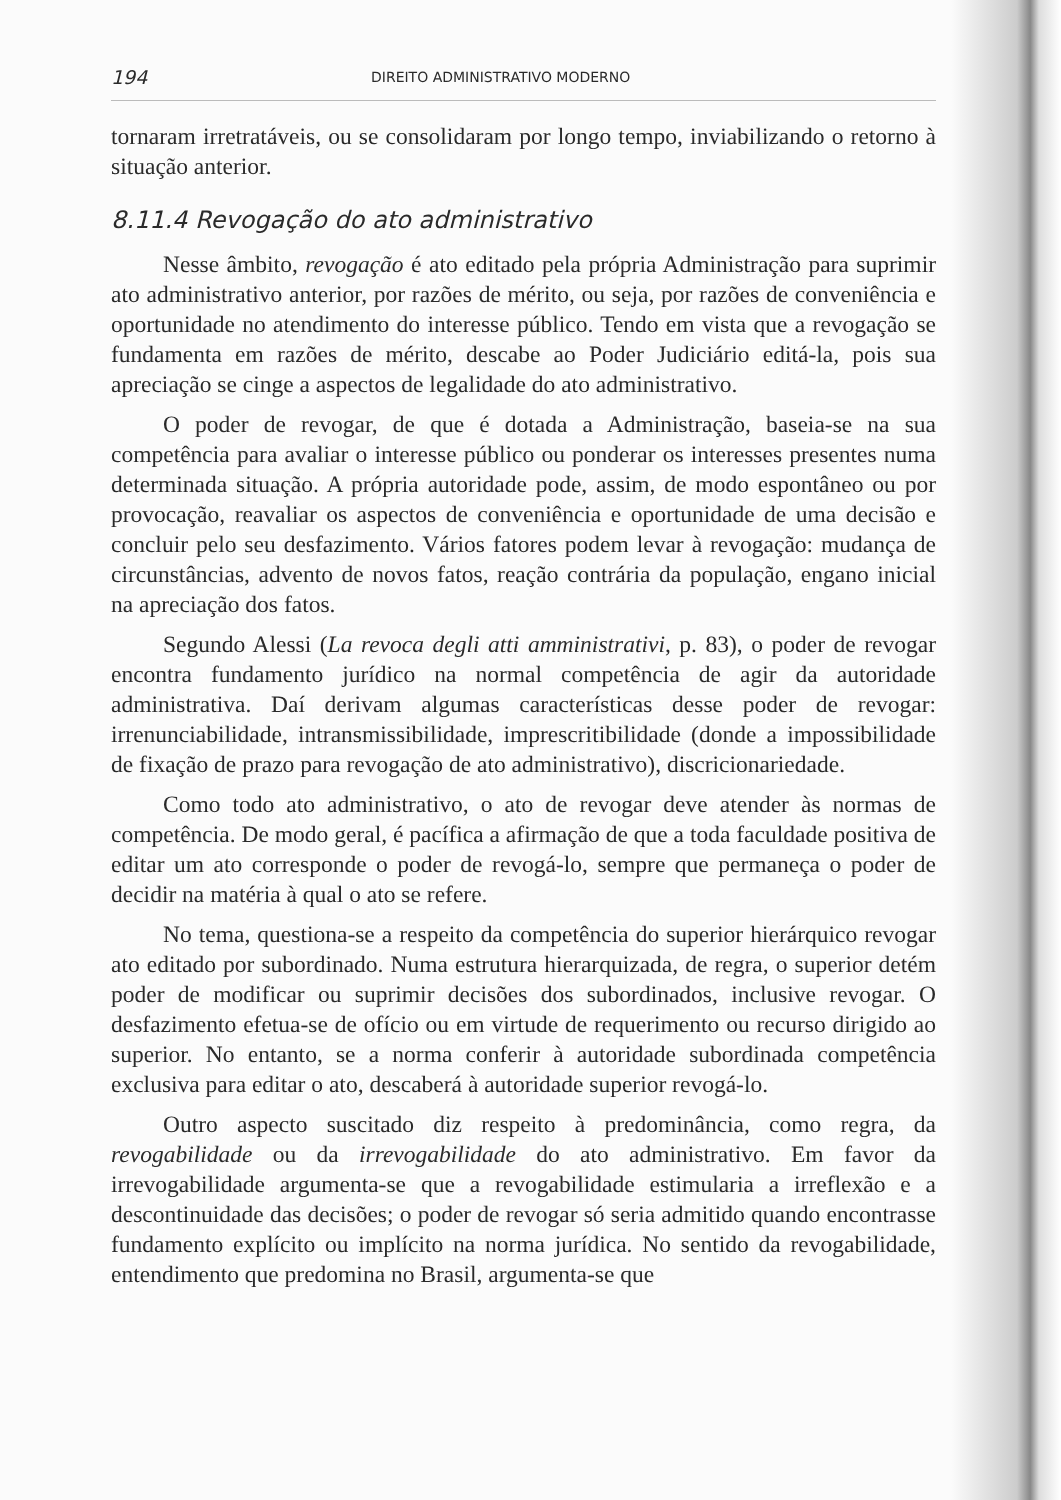194 DIREITO ADMINISTRATIVO MODERNO
tornaram irretratáveis, ou se consolidaram por longo tempo, inviabilizando o retorno à situação anterior.
8.11.4 Revogação do ato administrativo
Nesse âmbito, revogação é ato editado pela própria Administração para suprimir ato administrativo anterior, por razões de mérito, ou seja, por razões de conveniência e oportunidade no atendimento do interesse público. Tendo em vista que a revogação se fundamenta em razões de mérito, descabe ao Poder Judiciário editá-la, pois sua apreciação se cinge a aspectos de legalidade do ato administrativo.
O poder de revogar, de que é dotada a Administração, baseia-se na sua competência para avaliar o interesse público ou ponderar os interesses presentes numa determinada situação. A própria autoridade pode, assim, de modo espontâneo ou por provocação, reavaliar os aspectos de conveniência e oportunidade de uma decisão e concluir pelo seu desfazimento. Vários fatores podem levar à revogação: mudança de circunstâncias, advento de novos fatos, reação contrária da população, engano inicial na apreciação dos fatos.
Segundo Alessi (La revoca degli atti amministrativi, p. 83), o poder de revogar encontra fundamento jurídico na normal competência de agir da autoridade administrativa. Daí derivam algumas características desse poder de revogar: irrenunciabilidade, intransmissibilidade, imprescritibilidade (donde a impossibilidade de fixação de prazo para revogação de ato administrativo), discricionariedade.
Como todo ato administrativo, o ato de revogar deve atender às normas de competência. De modo geral, é pacífica a afirmação de que a toda faculdade positiva de editar um ato corresponde o poder de revogá-lo, sempre que permaneça o poder de decidir na matéria à qual o ato se refere.
No tema, questiona-se a respeito da competência do superior hierárquico revogar ato editado por subordinado. Numa estrutura hierarquizada, de regra, o superior detém poder de modificar ou suprimir decisões dos subordinados, inclusive revogar. O desfazimento efetua-se de ofício ou em virtude de requerimento ou recurso dirigido ao superior. No entanto, se a norma conferir à autoridade subordinada competência exclusiva para editar o ato, descaberá à autoridade superior revogá-lo.
Outro aspecto suscitado diz respeito à predominância, como regra, da revogabilidade ou da irrevogabilidade do ato administrativo. Em favor da irrevogabilidade argumenta-se que a revogabilidade estimularia a irreflexão e a descontinuidade das decisões; o poder de revogar só seria admitido quando encontrasse fundamento explícito ou implícito na norma jurídica. No sentido da revogabilidade, entendimento que predomina no Brasil, argumenta-se que